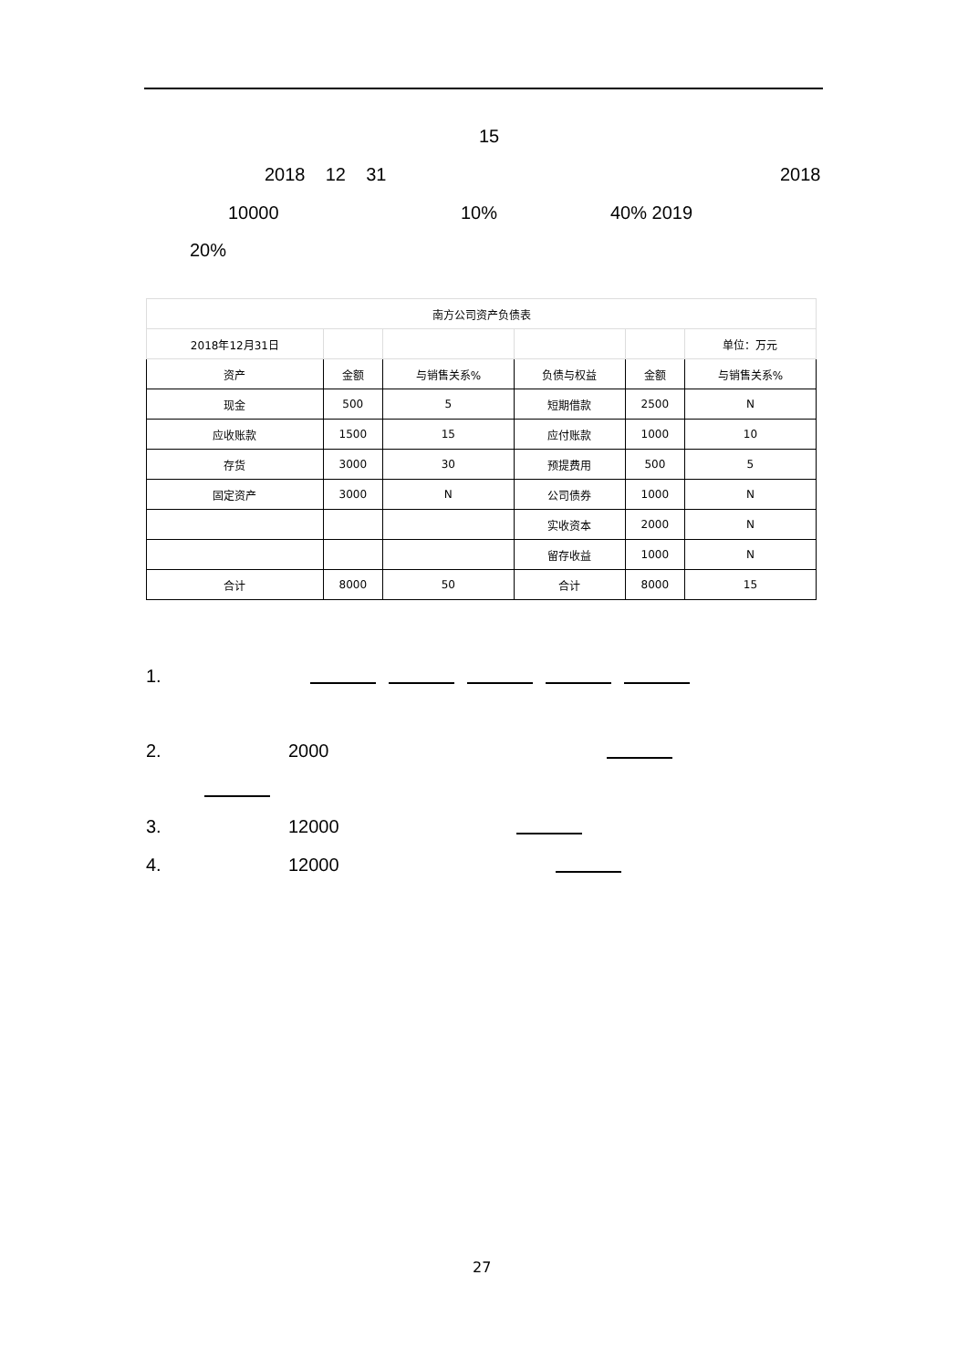15
2018 12 31 2018
10000 10% 40% 2019
20%
| 南方公司资产负债表 | | | | | |
| 2018年12月31日 | | | | | 单位：万元 |
| 资产 | 金额 | 与销售关系% | 负债与权益 | 金额 | 与销售关系% |
| 现金 | 500 | 5 | 短期借款 | 2500 | N |
| 应收账款 | 1500 | 15 | 应付账款 | 1000 | 10 |
| 存货 | 3000 | 30 | 预提费用 | 500 | 5 |
| 固定资产 | 3000 | N | 公司债券 | 1000 | N |
| | | | 实收资本 | 2000 | N |
| | | | 留存收益 | 1000 | N |
| 合计 | 8000 | 50 | 合计 | 8000 | 15 |
1.
2. 2000
3. 12000
4. 12000
27